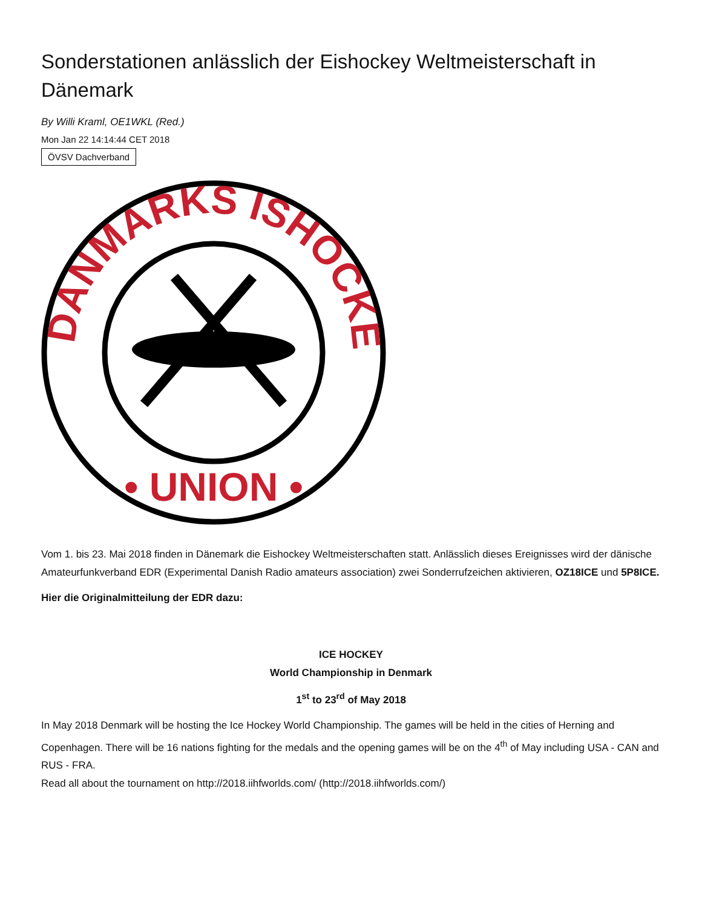Sonderstationen anlässlich der Eishockey Weltmeisterschaft in Dänemark
By Willi Kraml, OE1WKL (Red.)
Mon Jan 22 14:14:44 CET 2018
ÖVSV Dachverband
DANMARKS ISHOCKEY
• UNION •
Vom 1. bis 23. Mai 2018 finden in Dänemark die Eishockey Weltmeisterschaften statt. Anlässlich dieses Ereignisses wird der dänische Amateurfunkverband EDR (Experimental Danish Radio amateurs association) zwei Sonderrufzeichen aktivieren, OZ18ICE und 5P8ICE.
Hier die Originalmitteilung der EDR dazu:
ICE HOCKEY
World Championship in Denmark
1<sup>st</sup> to 23<sup>rd</sup> of May 2018
In May 2018 Denmark will be hosting the Ice Hockey World Championship. The games will be held in the cities of Herning and Copenhagen. There will be 16 nations fighting for the medals and the opening games will be on the 4<sup>th</sup> of May including USA - CAN and RUS - FRA.
Read all about the tournament on http://2018.iihfworlds.com/ (http://2018.iihfworlds.com/)